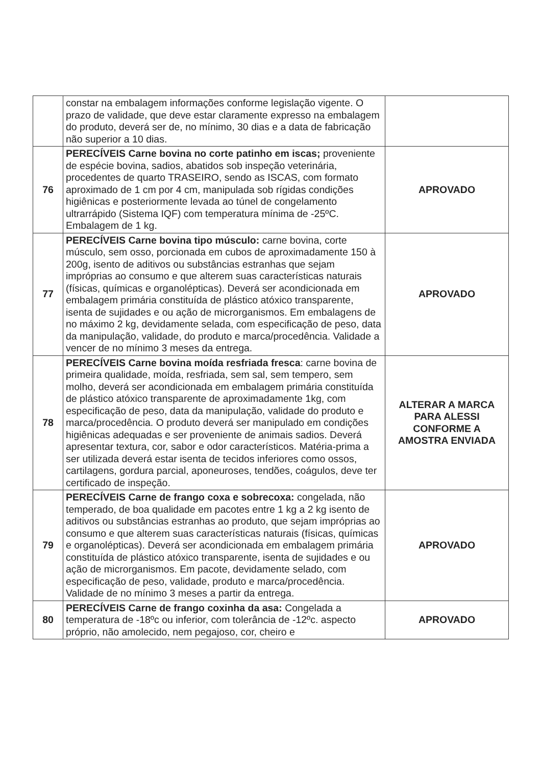| | constar na embalagem informações conforme legislação vigente. O prazo de validade, que deve estar claramente expresso na embalagem do produto, deverá ser de, no mínimo, 30 dias e a data de fabricação não superior a 10 dias. | |
| 76 | PERECÍVEIS Carne bovina no corte patinho em iscas; proveniente de espécie bovina, sadios, abatidos sob inspeção veterinária, procedentes de quarto TRASEIRO, sendo as ISCAS, com formato aproximado de 1 cm por 4 cm, manipulada sob rígidas condições higiênicas e posteriormente levada ao túnel de congelamento ultrarrápido (Sistema IQF) com temperatura mínima de -25ºC. Embalagem de 1 kg. | APROVADO |
| 77 | PERECÍVEIS Carne bovina tipo músculo: carne bovina, corte músculo, sem osso, porcionada em cubos de aproximadamente 150 à 200g, isento de aditivos ou substâncias estranhas que sejam impróprias ao consumo e que alterem suas características naturais (físicas, químicas e organolépticas). Deverá ser acondicionada em embalagem primária constituída de plástico atóxico transparente, isenta de sujidades e ou ação de microrganismos. Em embalagens de no máximo 2 kg, devidamente selada, com especificação de peso, data da manipulação, validade, do produto e marca/procedência. Validade a vencer de no mínimo 3 meses da entrega. | APROVADO |
| 78 | PERECÍVEIS Carne bovina moída resfriada fresca : carne bovina de primeira qualidade, moída, resfriada, sem sal, sem tempero, sem molho, deverá ser acondicionada em embalagem primária constituída de plástico atóxico transparente de aproximadamente 1kg, com especificação de peso, data da manipulação, validade do produto e marca/procedência. O produto deverá ser manipulado em condições higiênicas adequadas e ser proveniente de animais sadios. Deverá apresentar textura, cor, sabor e odor característicos. Matéria-prima a ser utilizada deverá estar isenta de tecidos inferiores como ossos, cartilagens, gordura parcial, aponeuroses, tendões, coágulos, deve ter certificado de inspeção. | ALTERAR A MARCA PARA ALESSI CONFORME A AMOSTRA ENVIADA |
| 79 | PERECÍVEIS Carne de frango coxa e sobrecoxa: congelada, não temperado, de boa qualidade em pacotes entre 1 kg a 2 kg isento de aditivos ou substâncias estranhas ao produto, que sejam impróprias ao consumo e que alterem suas características naturais (físicas, químicas e organolépticas). Deverá ser acondicionada em embalagem primária constituída de plástico atóxico transparente, isenta de sujidades e ou ação de microrganismos. Em pacote, devidamente selado, com especificação de peso, validade, produto e marca/procedência. Validade de no mínimo 3 meses a partir da entrega. | APROVADO |
| 80 | PERECÍVEIS Carne de frango coxinha da asa: Congelada a temperatura de -18ºc ou inferior, com tolerância de -12ºc. aspecto próprio, não amolecido, nem pegajoso, cor, cheiro e | APROVADO |